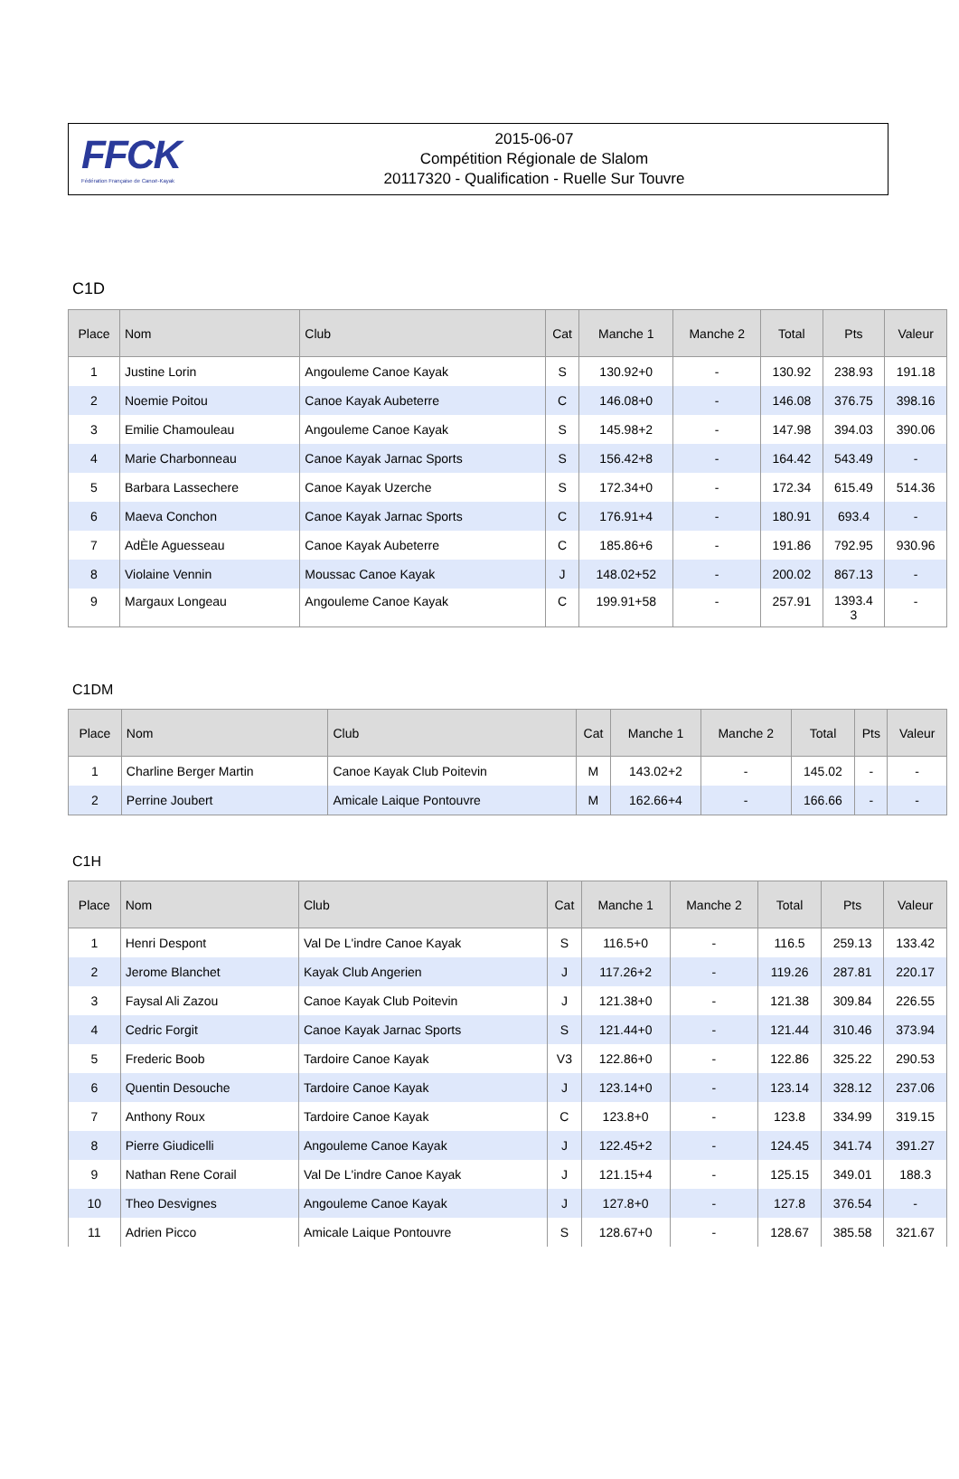FFCK
Fédération Française de Canoë-Kayak
2015-06-07
Compétition Régionale de Slalom
20117320 - Qualification - Ruelle Sur Touvre
C1D
| Place | Nom | Club | Cat | Manche 1 | Manche 2 | Total | Pts | Valeur |
| --- | --- | --- | --- | --- | --- | --- | --- | --- |
| 1 | Justine Lorin | Angouleme Canoe Kayak | S | 130.92+0 | - | 130.92 | 238.93 | 191.18 |
| 2 | Noemie Poitou | Canoe Kayak Aubeterre | C | 146.08+0 | - | 146.08 | 376.75 | 398.16 |
| 3 | Emilie Chamouleau | Angouleme Canoe Kayak | S | 145.98+2 | - | 147.98 | 394.03 | 390.06 |
| 4 | Marie Charbonneau | Canoe Kayak Jarnac Sports | S | 156.42+8 | - | 164.42 | 543.49 | - |
| 5 | Barbara Lassechere | Canoe Kayak Uzerche | S | 172.34+0 | - | 172.34 | 615.49 | 514.36 |
| 6 | Maeva Conchon | Canoe Kayak Jarnac Sports | C | 176.91+4 | - | 180.91 | 693.4 | - |
| 7 | AdÈle Aguesseau | Canoe Kayak Aubeterre | C | 185.86+6 | - | 191.86 | 792.95 | 930.96 |
| 8 | Violaine Vennin | Moussac Canoe Kayak | J | 148.02+52 | - | 200.02 | 867.13 | - |
| 9 | Margaux Longeau | Angouleme Canoe Kayak | C | 199.91+58 | - | 257.91 | 1393.4 3 | - |
C1DM
| Place | Nom | Club | Cat | Manche 1 | Manche 2 | Total | Pts | Valeur |
| --- | --- | --- | --- | --- | --- | --- | --- | --- |
| 1 | Charline Berger Martin | Canoe Kayak Club Poitevin | M | 143.02+2 | - | 145.02 | - | - |
| 2 | Perrine Joubert | Amicale Laique Pontouvre | M | 162.66+4 | - | 166.66 | - | - |
C1H
| Place | Nom | Club | Cat | Manche 1 | Manche 2 | Total | Pts | Valeur |
| --- | --- | --- | --- | --- | --- | --- | --- | --- |
| 1 | Henri Despont | Val De L'indre Canoe Kayak | S | 116.5+0 | - | 116.5 | 259.13 | 133.42 |
| 2 | Jerome Blanchet | Kayak Club Angerien | J | 117.26+2 | - | 119.26 | 287.81 | 220.17 |
| 3 | Faysal Ali Zazou | Canoe Kayak Club Poitevin | J | 121.38+0 | - | 121.38 | 309.84 | 226.55 |
| 4 | Cedric Forgit | Canoe Kayak Jarnac Sports | S | 121.44+0 | - | 121.44 | 310.46 | 373.94 |
| 5 | Frederic Boob | Tardoire Canoe Kayak | V3 | 122.86+0 | - | 122.86 | 325.22 | 290.53 |
| 6 | Quentin Desouche | Tardoire Canoe Kayak | J | 123.14+0 | - | 123.14 | 328.12 | 237.06 |
| 7 | Anthony Roux | Tardoire Canoe Kayak | C | 123.8+0 | - | 123.8 | 334.99 | 319.15 |
| 8 | Pierre Giudicelli | Angouleme Canoe Kayak | J | 122.45+2 | - | 124.45 | 341.74 | 391.27 |
| 9 | Nathan Rene Corail | Val De L'indre Canoe Kayak | J | 121.15+4 | - | 125.15 | 349.01 | 188.3 |
| 10 | Theo Desvignes | Angouleme Canoe Kayak | J | 127.8+0 | - | 127.8 | 376.54 | - |
| 11 | Adrien Picco | Amicale Laique Pontouvre | S | 128.67+0 | - | 128.67 | 385.58 | 321.67 |